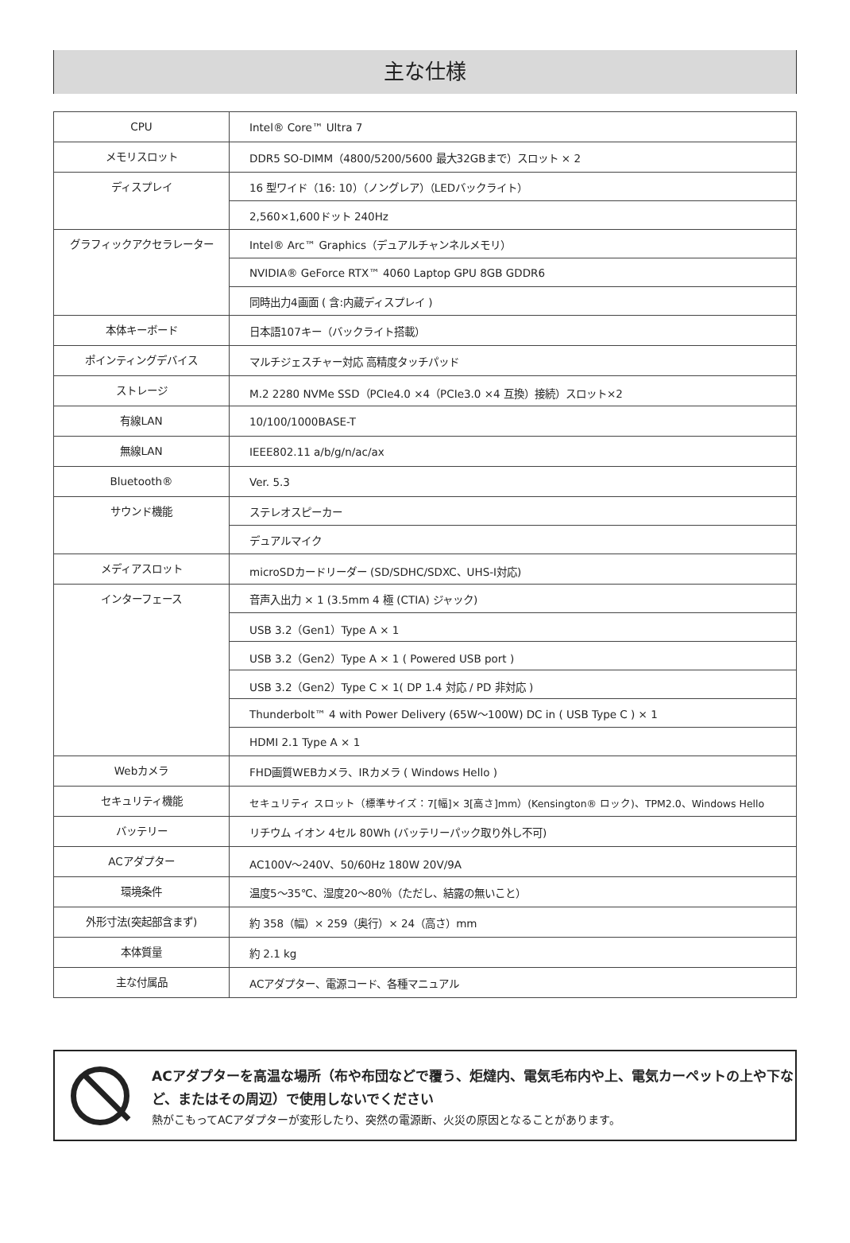主な仕様
| CPU | Intel® Core™ Ultra 7 |
| メモリスロット | DDR5 SO-DIMM（4800/5200/5600 最大32GBまで）スロット × 2 |
| ディスプレイ | 16 型ワイド（16: 10）（ノングレア）（LEDバックライト） |
| | 2,560×1,600ドット 240Hz |
| グラフィックアクセラレーター | Intel® Arc™ Graphics（デュアルチャンネルメモリ） |
| | NVIDIA® GeForce RTX™ 4060 Laptop GPU 8GB GDDR6 |
| | 同時出力4画面 ( 含:内蔵ディスプレイ ) |
| 本体キーボード | 日本語107キー（バックライト搭載） |
| ポインティングデバイス | マルチジェスチャー対応 高精度タッチパッド |
| ストレージ | M.2 2280 NVMe SSD（PCIe4.0 ×4（PCIe3.0 ×4 互換）接続）スロット×2 |
| 有線LAN | 10/100/1000BASE-T |
| 無線LAN | IEEE802.11 a/b/g/n/ac/ax |
| Bluetooth® | Ver. 5.3 |
| サウンド機能 | ステレオスピーカー |
| | デュアルマイク |
| メディアスロット | microSDカードリーダー (SD/SDHC/SDXC、UHS-I対応) |
| インターフェース | 音声入出力 × 1 (3.5mm 4 極 (CTIA) ジャック) |
| | USB 3.2（Gen1）Type A × 1 |
| | USB 3.2（Gen2）Type A × 1 ( Powered USB port ) |
| | USB 3.2（Gen2）Type C × 1( DP 1.4 対応 / PD 非対応 ) |
| | Thunderbolt™ 4 with Power Delivery (65W～100W) DC in ( USB Type C ) × 1 |
| | HDMI 2.1 Type A × 1 |
| Webカメラ | FHD画質WEBカメラ、IRカメラ ( Windows Hello ) |
| セキュリティ機能 | セキュリティ スロット（標準サイズ：7[幅]× 3[高さ]mm）(Kensington® ロック)、TPM2.0、Windows Hello |
| バッテリー | リチウム イオン 4セル 80Wh (バッテリーパック取り外し不可) |
| ACアダプター | AC100V～240V、50/60Hz 180W 20V/9A |
| 環境条件 | 温度5～35℃、湿度20～80％（ただし、結露の無いこと） |
| 外形寸法(突起部含まず) | 約 358（幅）× 259（奥行）× 24（高さ）mm |
| 本体質量 | 約 2.1 kg |
| 主な付属品 | ACアダプター、電源コード、各種マニュアル |
ACアダプターを高温な場所（布や布団などで覆う、炬燵内、電気毛布内や上、電気カーペットの上や下など、またはその周辺）で使用しないでください
熱がこもってACアダプターが変形したり、突然の電源断、火災の原因となることがあります。